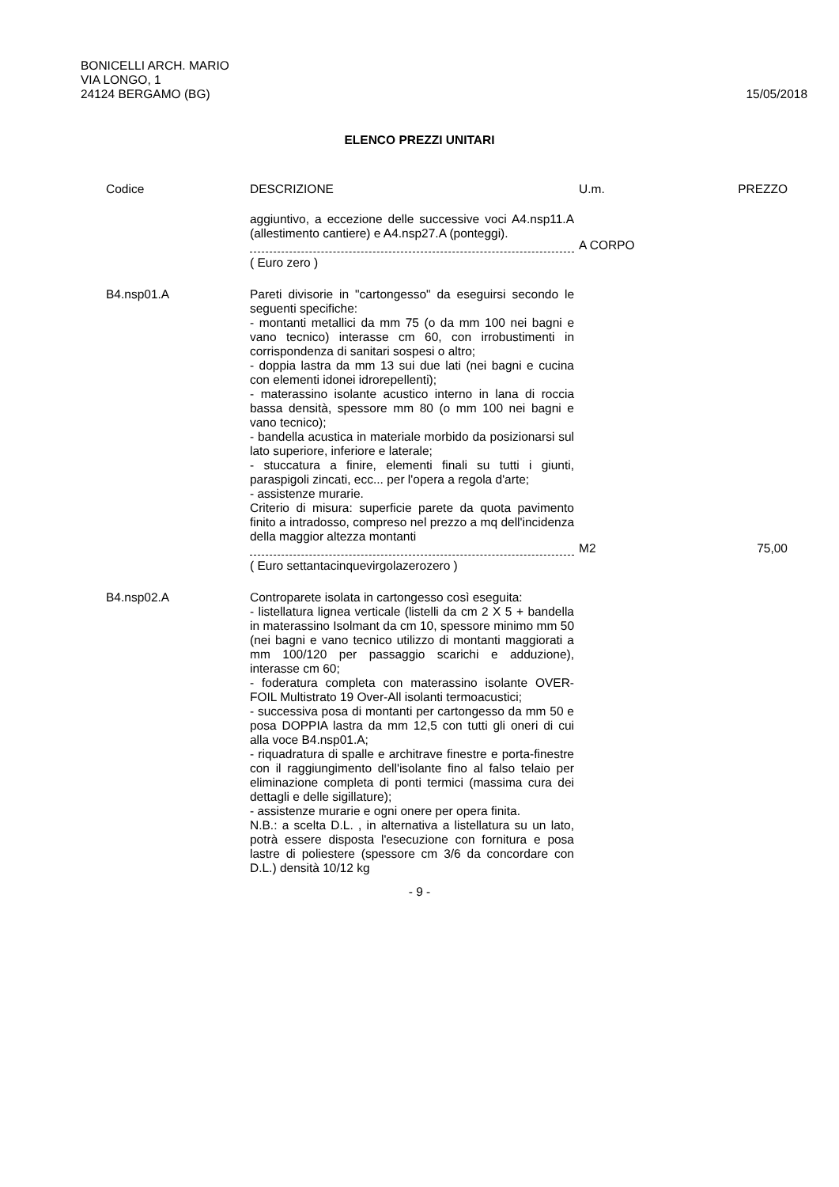BONICELLI ARCH. MARIO
VIA LONGO, 1
24124 BERGAMO (BG)
15/05/2018
ELENCO PREZZI UNITARI
| Codice | DESCRIZIONE | U.m. | PREZZO |
| --- | --- | --- | --- |
| | aggiuntivo, a eccezione delle successive voci A4.nsp11.A (allestimento cantiere) e A4.nsp27.A (ponteggi). | A CORPO | |
| | ( Euro zero ) | | |
| B4.nsp01.A | Pareti divisorie in "cartongesso" da eseguirsi secondo le seguenti specifiche: - montanti metallici da mm 75 (o da mm 100 nei bagni e vano tecnico) interasse cm 60, con irrobustimenti in corrispondenza di sanitari sospesi o altro; - doppia lastra da mm 13 sui due lati (nei bagni e cucina con elementi idonei idrorepellenti); - materassino isolante acustico interno in lana di roccia bassa densità, spessore mm 80 (o mm 100 nei bagni e vano tecnico); - bandella acustica in materiale morbido da posizionarsi sul lato superiore, inferiore e laterale; - stuccatura a finire, elementi finali su tutti i giunti, paraspigoli zincati, ecc... per l'opera a regola d'arte; - assistenze murarie. Criterio di misura: superficie parete da quota pavimento finito a intradosso, compreso nel prezzo a mq dell'incidenza della maggior altezza montanti | M2 | 75,00 |
| | ( Euro settantacinquevirgolazerozero ) | | |
| B4.nsp02.A | Controparete isolata in cartongesso così eseguita: - listellatura lignea verticale (listelli da cm 2 X 5 + bandella in materassino Isolmant da cm 10, spessore minimo mm 50 (nei bagni e vano tecnico utilizzo di montanti maggiorati a mm 100/120 per passaggio scarichi e adduzione), interasse cm 60; - foderatura completa con materassino isolante OVER-FOIL Multistrato 19 Over-All isolanti termoacustici; - successiva posa di montanti per cartongesso da mm 50 e posa DOPPIA lastra da mm 12,5 con tutti gli oneri di cui alla voce B4.nsp01.A; - riquadratura di spalle e architrave finestre e porta-finestre con il raggiungimento dell'isolante fino al falso telaio per eliminazione completa di ponti termici (massima cura dei dettagli e delle sigillature); - assistenze murarie e ogni onere per opera finita. N.B.: a scelta D.L. , in alternativa a listellatura su un lato, potrà essere disposta l'esecuzione con fornitura e posa lastre di poliestere (spessore cm 3/6 da concordare con D.L.) densità 10/12 kg | | |
- 9 -